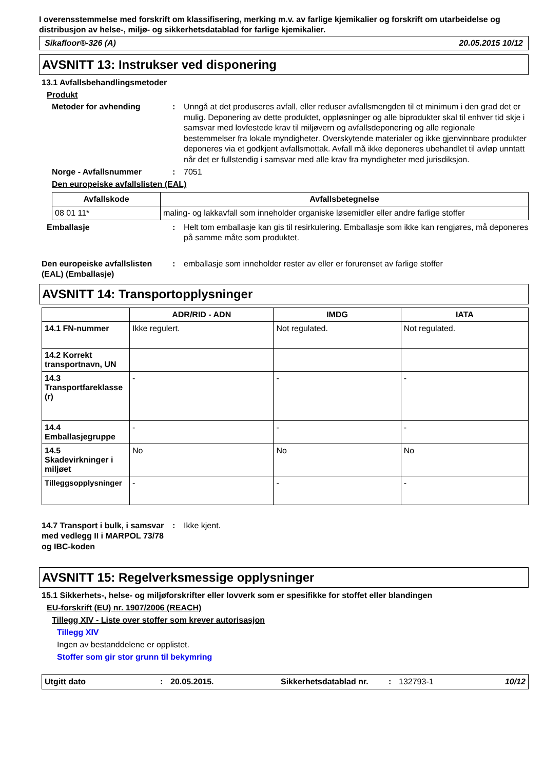I overensstemmelse med forskrift om klassifisering, merking m.v. av farlige kjemikalier og forskrift om utarbeidelse og distribusjon av helse-, miljø- og sikkerhetsdatablad for farlige kjemikalier.
Sikafloor®-326 (A) 20.05.2015 10/12
AVSNITT 13: Instrukser ved disponering
13.1 Avfallsbehandlingsmetoder
Produkt
Metoder for avhending : Unngå at det produseres avfall, eller reduser avfallsmengden til et minimum i den grad det er mulig. Deponering av dette produktet, oppløsninger og alle biprodukter skal til enhver tid skje i samsvar med lovfestede krav til miljøvern og avfallsdeponering og alle regionale bestemmelser fra lokale myndigheter. Overskytende materialer og ikke gjenvinnbare produkter deponeres via et godkjent avfallsmottak. Avfall må ikke deponeres ubehandlet til avløp unntatt når det er fullstendig i samsvar med alle krav fra myndigheter med jurisdiksjon.
Norge - Avfallsnummer : 7051
Den europeiske avfallslisten (EAL)
| Avfallskode | Avfallsbetegnelse |
| --- | --- |
| 08 01 11* | maling- og lakkavfall som inneholder organiske løsemidler eller andre farlige stoffer |
Emballasje : Helt tom emballasje kan gis til resirkulering. Emballasje som ikke kan rengjøres, må deponeres på samme måte som produktet.
Den europeiske avfallslisten (EAL) (Emballasje)
: emballasje som inneholder rester av eller er forurenset av farlige stoffer
AVSNITT 14: Transportopplysninger
| | ADR/RID - ADN | IMDG | IATA |
| --- | --- | --- | --- |
| 14.1 FN-nummer | Ikke regulert. | Not regulated. | Not regulated. |
| 14.2 Korrekt transportnavn, UN | | | |
| 14.3 Transportfareklasse (r) | - | - | - |
| 14.4 Emballasjegruppe | - | - | - |
| 14.5 Skadevirkninger i miljøet | No | No | No |
| Tilleggsopplysninger | - | - | - |
14.7 Transport i bulk, i samsvar med vedlegg II i MARPOL 73/78 og IBC-koden
: Ikke kjent.
AVSNITT 15: Regelverksmessige opplysninger
15.1 Sikkerhets-, helse- og miljøforskrifter eller lovverk som er spesifikke for stoffet eller blandingen
EU-forskrift (EU) nr. 1907/2006 (REACH)
Tillegg XIV - Liste over stoffer som krever autorisasjon
Tillegg XIV
Ingen av bestanddelene er opplistet.
Stoffer som gir stor grunn til bekymring
Utgitt dato: 20.05.2015. Sikkerhetsdatablad nr.: 132793-1 10/12